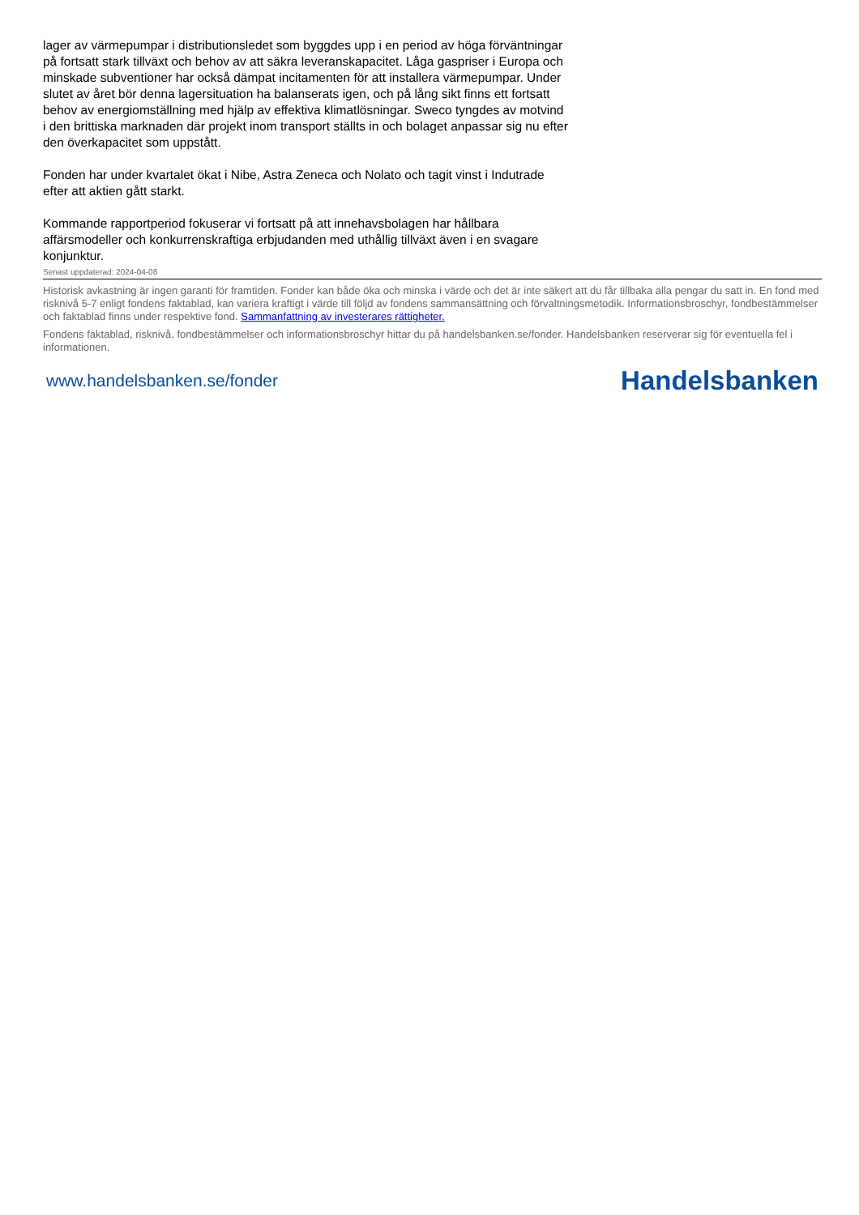lager av värmepumpar i distributionsledet som byggdes upp i en period av höga förväntningar på fortsatt stark tillväxt och behov av att säkra leveranskapacitet. Låga gaspriser i Europa och minskade subventioner har också dämpat incitamenten för att installera värmepumpar. Under slutet av året bör denna lagersituation ha balanserats igen, och på lång sikt finns ett fortsatt behov av energiomställning med hjälp av effektiva klimatlösningar. Sweco tyngdes av motvind i den brittiska marknaden där projekt inom transport ställts in och bolaget anpassar sig nu efter den överkapacitet som uppstått.
Fonden har under kvartalet ökat i Nibe, Astra Zeneca och Nolato och tagit vinst i Indutrade efter att aktien gått starkt.
Kommande rapportperiod fokuserar vi fortsatt på att innehavsbolagen har hållbara affärsmodeller och konkurrenskraftiga erbjudanden med uthållig tillväxt även i en svagare konjunktur.
Senast uppdaterad: 2024-04-08
Historisk avkastning är ingen garanti för framtiden. Fonder kan både öka och minska i värde och det är inte säkert att du får tillbaka alla pengar du satt in. En fond med risknivå 5-7 enligt fondens faktablad, kan variera kraftigt i värde till följd av fondens sammansättning och förvaltningsmetodik. Informationsbroschyr, fondbestämmelser och faktablad finns under respektive fond. Sammanfattning av investerares rättigheter.
Fondens faktablad, risknivå, fondbestämmelser och informationsbroschyr hittar du på handelsbanken.se/fonder. Handelsbanken reserverar sig för eventuella fel i informationen.
www.handelsbanken.se/fonder Handelsbanken